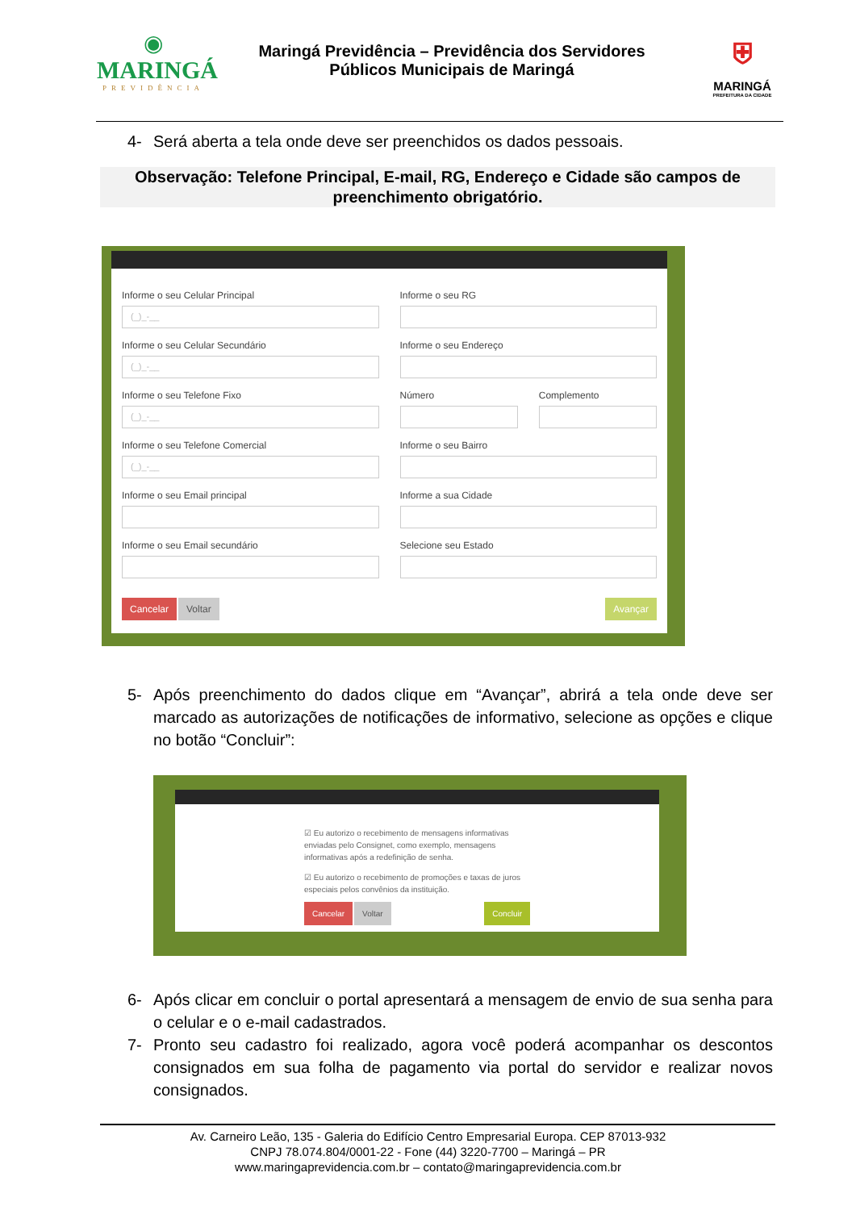◉
MARINGÁ
PREVIDÊNCIA
Maringá Previdência – Previdência dos Servidores
Públicos Municipais de Maringá
⛨
MARINGÁ
PREFEITURA DA CIDADE
4- Será aberta a tela onde deve ser preenchidos os dados pessoais.
Observação: Telefone Principal, E-mail, RG, Endereço e Cidade são campos de preenchimento obrigatório.
Informe o seu Celular Principal
(_)_-__
Informe o seu RG
Informe o seu Celular Secundário
(_)_-__
Informe o seu Endereço
Informe o seu Telefone Fixo
(_)_-__
Número
Complemento
Informe o seu Telefone Comercial
(_)_-__
Informe o seu Bairro
Informe o seu Email principal
Informe a sua Cidade
Informe o seu Email secundário
Selecione seu Estado
Cancelar Voltar Avançar
5- Após preenchimento do dados clique em “Avançar”, abrirá a tela onde deve ser marcado as autorizações de notificações de informativo, selecione as opções e clique no botão “Concluir”:
☑ Eu autorizo o recebimento de mensagens informativas enviadas pelo Consignet, como exemplo, mensagens informativas após a redefinição de senha.
☑ Eu autorizo o recebimento de promoções e taxas de juros especiais pelos convênios da instituição.
Cancelar Voltar Concluir
6- Após clicar em concluir o portal apresentará a mensagem de envio de sua senha para o celular e o e-mail cadastrados.
7- Pronto seu cadastro foi realizado, agora você poderá acompanhar os descontos consignados em sua folha de pagamento via portal do servidor e realizar novos consignados.
Av. Carneiro Leão, 135 - Galeria do Edifício Centro Empresarial Europa. CEP 87013-932
CNPJ 78.074.804/0001-22 - Fone (44) 3220-7700 – Maringá – PR
www.maringaprevidencia.com.br – contato@maringaprevidencia.com.br